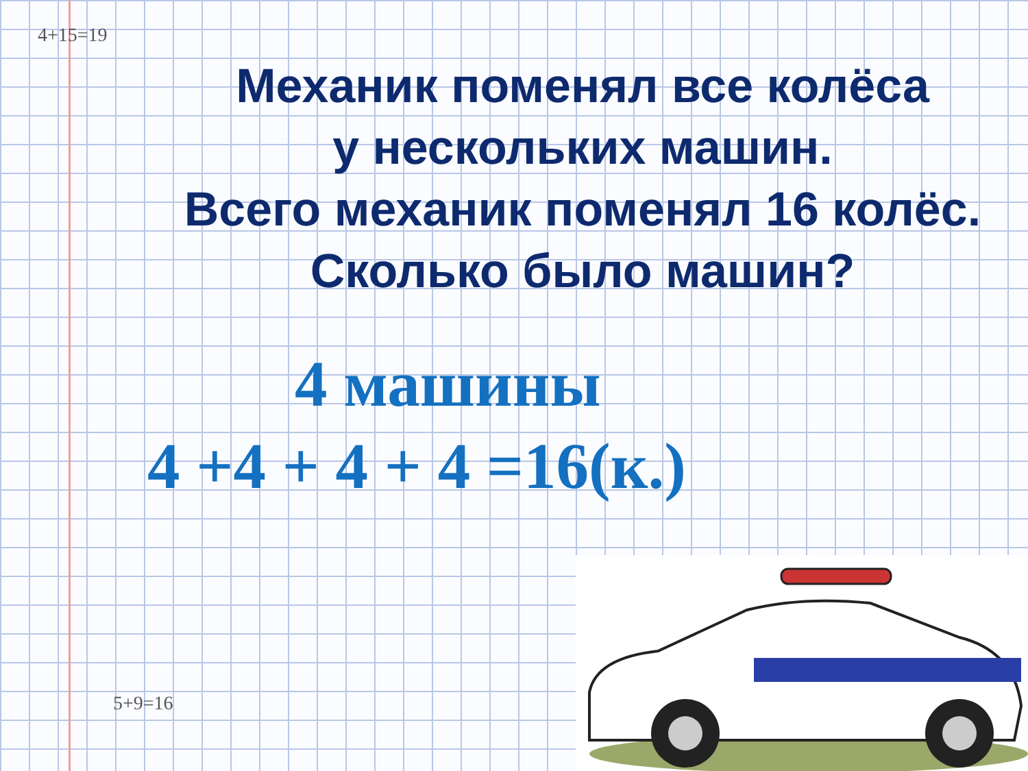4+15=19
5+9=16
Механик поменял все колёса
у нескольких машин.
Всего механик поменял 16 колёс.
Сколько было машин?
4 машины
4 +4 + 4 + 4 =16(к.)